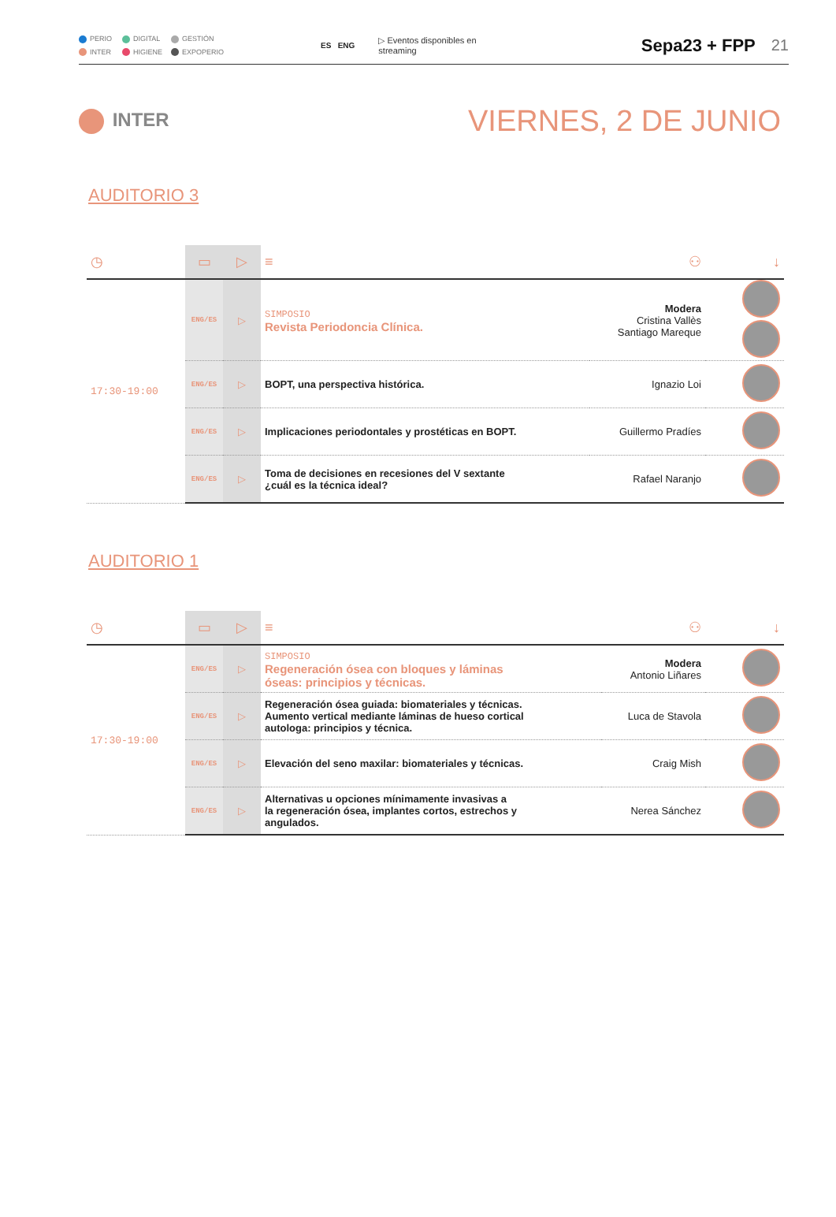PERIO DIGITAL GESTIÓN INTER HIGIENE EXPOPERIO
ES ENG ▷ Eventos disponibles en streaming Sepa23 + FPP 21
INTER VIERNES, 2 DE JUNIO
AUDITORIO 3
| ◷ | ▭ | ▷ | ≡ | ⚇ | ↓ |
| --- | --- | --- | --- | --- | --- |
| 17:30-19:00 | ENG/ES | ▷ | SIMPOSIO Revista Periodoncia Clínica. | Modera Cristina Vallès Santiago Mareque | |
| | ENG/ES | ▷ | BOPT, una perspectiva histórica. | Ignazio Loi | |
| | ENG/ES | ▷ | Implicaciones periodontales y prostéticas en BOPT. | Guillermo Pradíes | |
| | ENG/ES | ▷ | Toma de decisiones en recesiones del V sextante ¿cuál es la técnica ideal? | Rafael Naranjo | |
AUDITORIO 1
| ◷ | ▭ | ▷ | ≡ | ⚇ | ↓ |
| --- | --- | --- | --- | --- | --- |
| 17:30-19:00 | ENG/ES | ▷ | SIMPOSIO Regeneración ósea con bloques y láminas óseas: principios y técnicas. | Modera Antonio Liñares | |
| | ENG/ES | ▷ | Regeneración ósea guiada: biomateriales y técnicas. Aumento vertical mediante láminas de hueso cortical autologa: principios y técnica. | Luca de Stavola | |
| | ENG/ES | ▷ | Elevación del seno maxilar: biomateriales y técnicas. | Craig Mish | |
| | ENG/ES | ▷ | Alternativas u opciones mínimamente invasivas a la regeneración ósea, implantes cortos, estrechos y angulados. | Nerea Sánchez | |